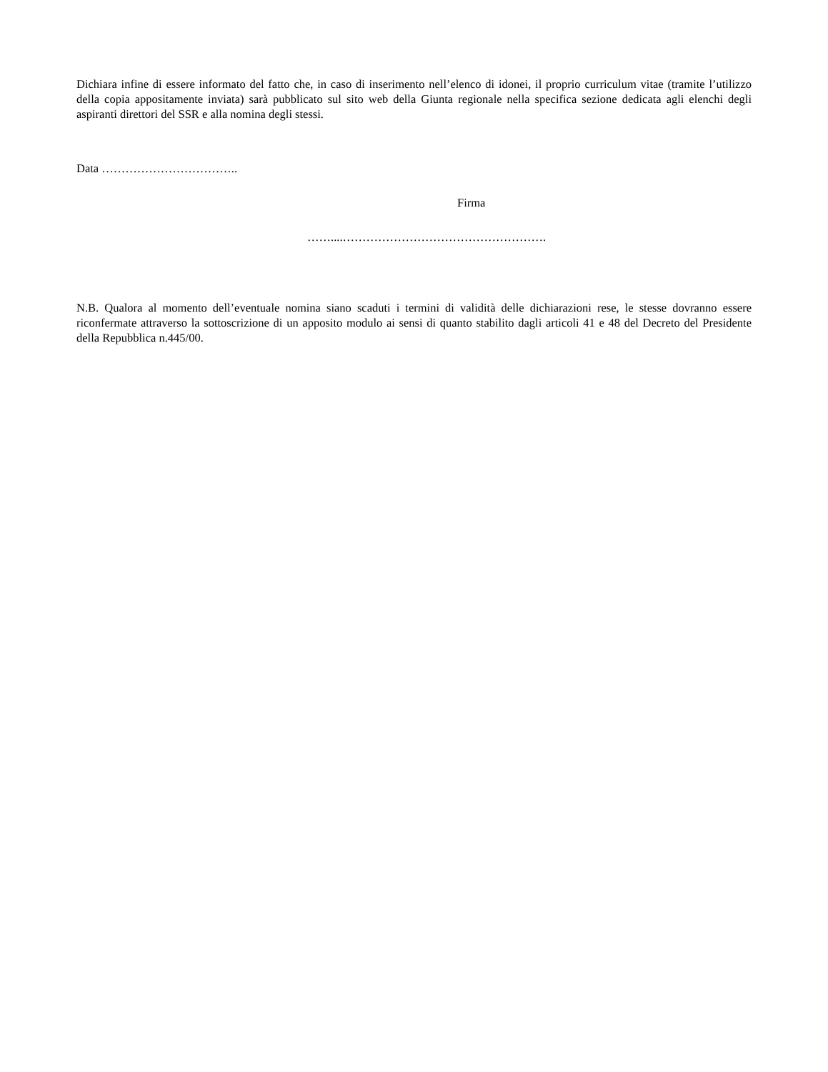Dichiara infine di essere informato del fatto che, in caso di inserimento nell’elenco di idonei, il proprio curriculum vitae (tramite l’utilizzo della copia appositamente inviata) sarà pubblicato sul sito web della Giunta regionale nella specifica sezione dedicata agli elenchi degli aspiranti direttori del SSR e alla nomina degli stessi.
Data ……………………………..
Firma
……....…………………………………………….
N.B. Qualora al momento dell’eventuale nomina siano scaduti i termini di validità delle dichiarazioni rese, le stesse dovranno essere riconfermate attraverso la sottoscrizione di un apposito modulo ai sensi di quanto stabilito dagli articoli 41 e 48 del Decreto del Presidente della Repubblica n.445/00.